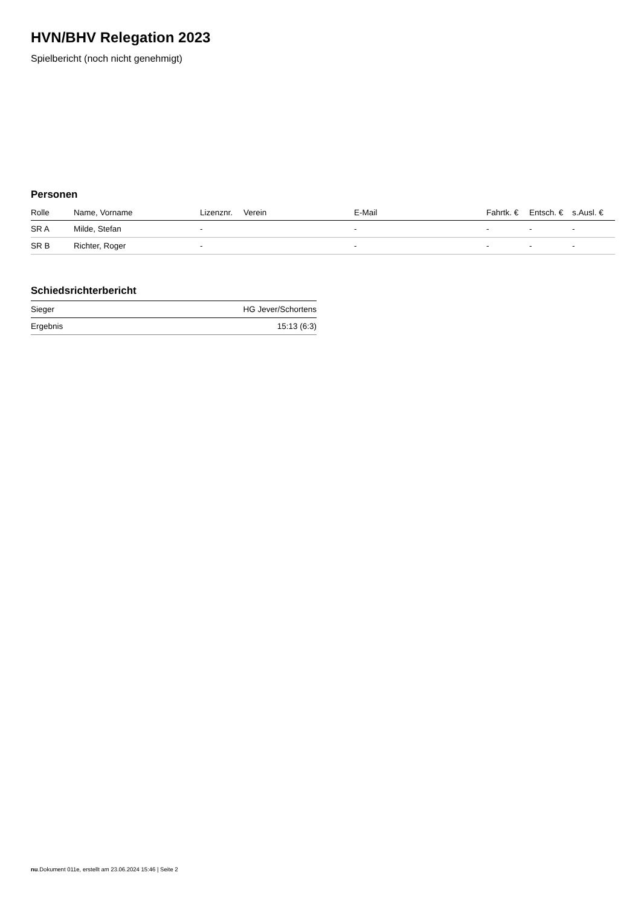HVN/BHV Relegation 2023
Spielbericht (noch nicht genehmigt)
Personen
| Rolle | Name, Vorname | Lizenznr. | Verein | E-Mail | Fahrtk. € | Entsch. € | s.Ausl. € |
| --- | --- | --- | --- | --- | --- | --- | --- |
| SR A | Milde, Stefan | - | | - | - | - | - |
| SR B | Richter, Roger | - | | - | - | - | - |
Schiedsrichterbericht
| Sieger | HG Jever/Schortens |
| Ergebnis | 15:13 (6:3) |
nu.Dokument 011e, erstellt am 23.06.2024 15:46 | Seite 2